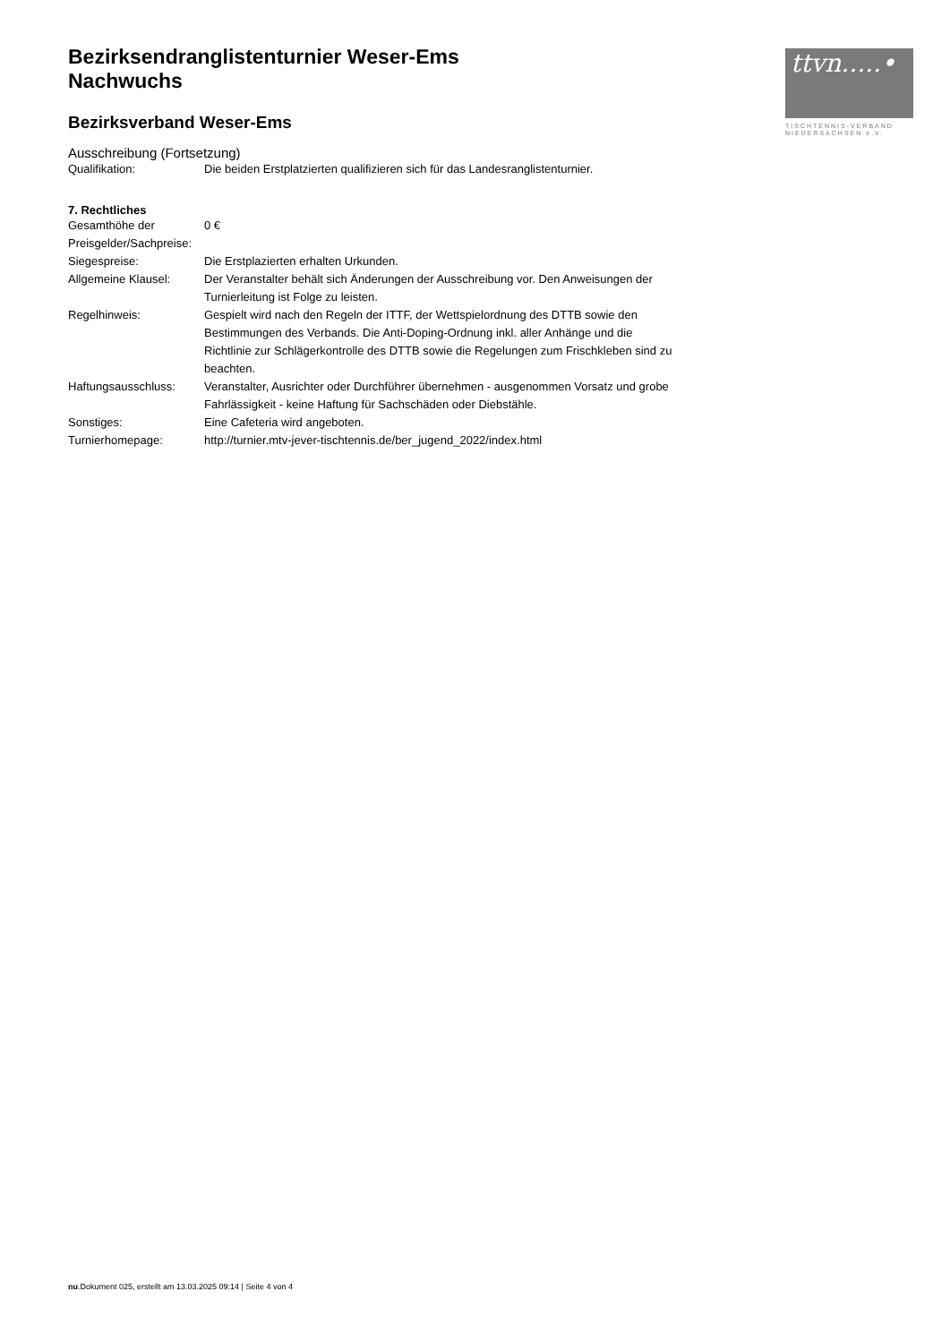ttvn.....•
TISCHTENNIS-VERBAND
NIEDERSACHSEN e.V.
Bezirksendranglistenturnier Weser-Ems
Nachwuchs
Bezirksverband Weser-Ems
Ausschreibung (Fortsetzung)
| Qualifikation: | Die beiden Erstplatzierten qualifizieren sich für das Landesranglistenturnier. |
7. Rechtliches
| Gesamthöhe der Preisgelder/Sachpreise: | 0 € |
| Siegespreise: | Die Erstplazierten erhalten Urkunden. |
| Allgemeine Klausel: | Der Veranstalter behält sich Änderungen der Ausschreibung vor. Den Anweisungen der Turnierleitung ist Folge zu leisten. |
| Regelhinweis: | Gespielt wird nach den Regeln der ITTF, der Wettspielordnung des DTTB sowie den Bestimmungen des Verbands. Die Anti-Doping-Ordnung inkl. aller Anhänge und die Richtlinie zur Schlägerkontrolle des DTTB sowie die Regelungen zum Frischkleben sind zu beachten. |
| Haftungsausschluss: | Veranstalter, Ausrichter oder Durchführer übernehmen - ausgenommen Vorsatz und grobe Fahrlässigkeit - keine Haftung für Sachschäden oder Diebstähle. |
| Sonstiges: | Eine Cafeteria wird angeboten. |
| Turnierhomepage: | http://turnier.mtv-jever-tischtennis.de/ber_jugend_2022/index.html |
nu.Dokument 025, erstellt am 13.03.2025 09:14 | Seite 4 von 4